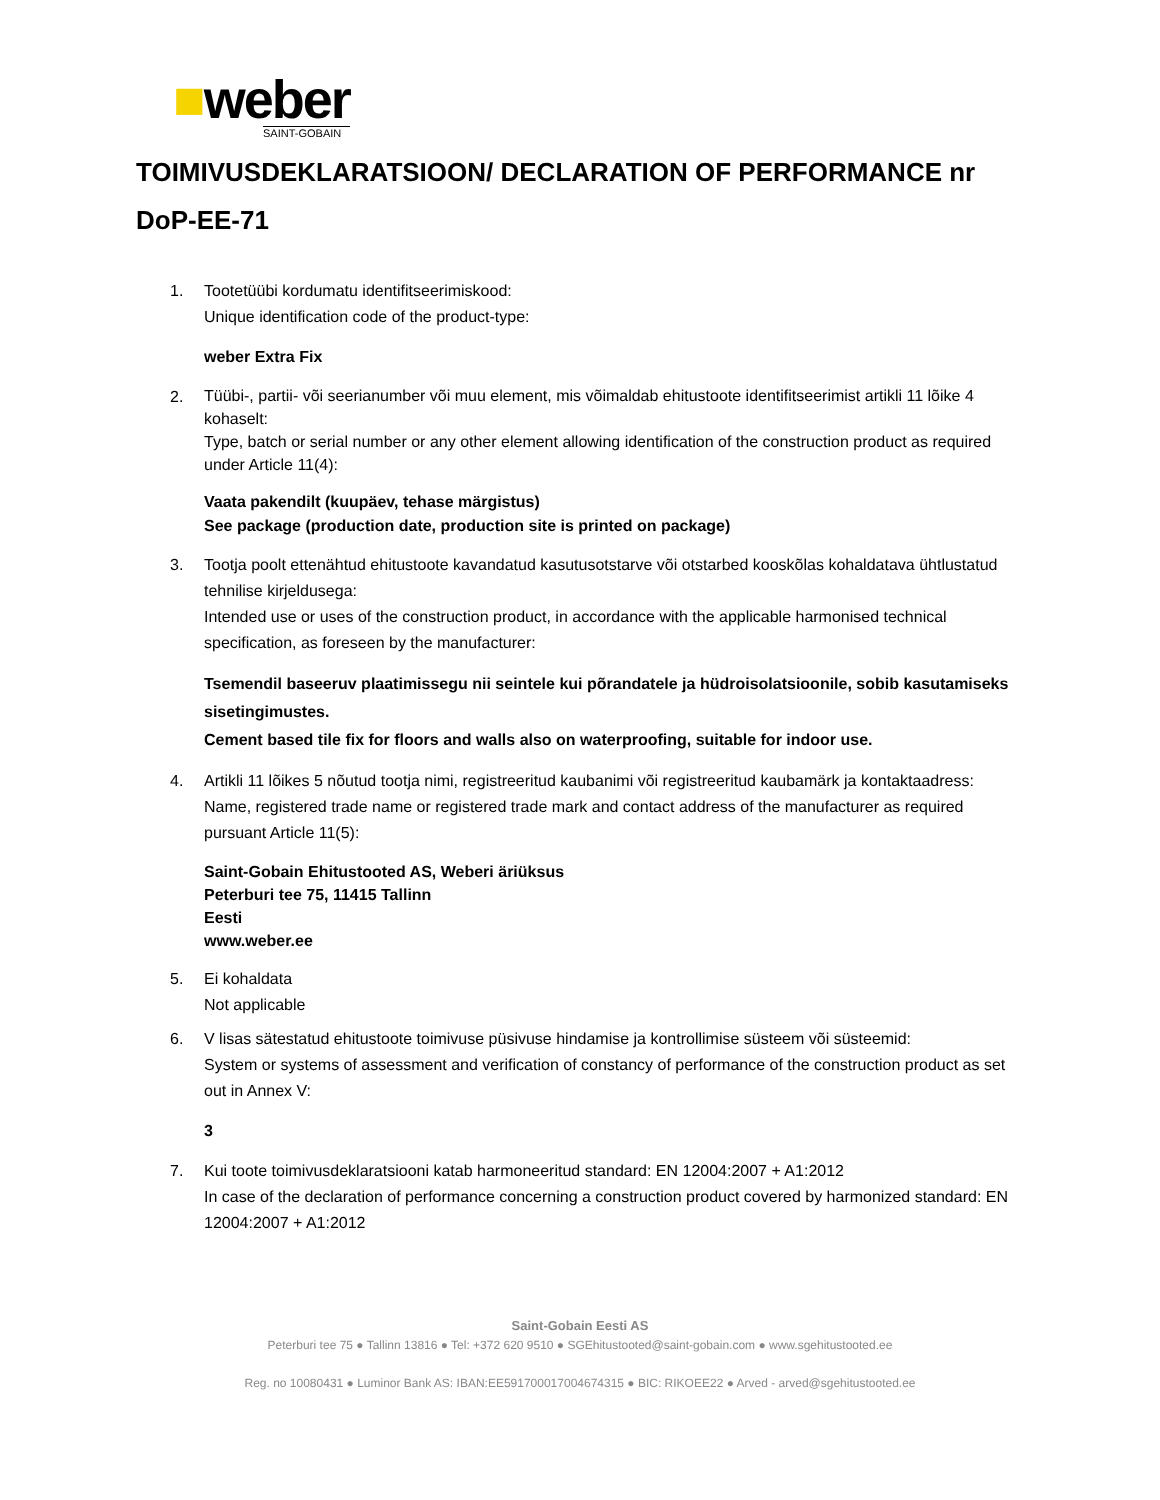■weber
SAINT-GOBAIN
TOIMIVUSDEKLARATSIOON/ DECLARATION OF PERFORMANCE nr DoP-EE-71
1. Tootetüübi kordumatu identifitseerimiskood:
Unique identification code of the product-type:
weber Extra Fix
2.
Tüübi-, partii- või seerianumber või muu element, mis võimaldab ehitustoote identifitseerimist artikli 11 lõike 4 kohaselt:
Type, batch or serial number or any other element allowing identification of the construction product as required under Article 11(4):
Vaata pakendilt (kuupäev, tehase märgistus)
See package (production date, production site is printed on package)
3. Tootja poolt ettenähtud ehitustoote kavandatud kasutusotstarve või otstarbed kooskõlas kohaldatava ühtlustatud tehnilise kirjeldusega:
Intended use or uses of the construction product, in accordance with the applicable harmonised technical specification, as foreseen by the manufacturer:
Tsemendil baseeruv plaatimissegu nii seintele kui põrandatele ja hüdroisolatsioonile, sobib kasutamiseks sisetingimustes.
Cement based tile fix for floors and walls also on waterproofing, suitable for indoor use.
4. Artikli 11 lõikes 5 nõutud tootja nimi, registreeritud kaubanimi või registreeritud kaubamärk ja kontaktaadress:
Name, registered trade name or registered trade mark and contact address of the manufacturer as required pursuant Article 11(5):
Saint-Gobain Ehitustooted AS, Weberi äriüksus
Peterburi tee 75, 11415 Tallinn
Eesti
www.weber.ee
5. Ei kohaldata
Not applicable
6. V lisas sätestatud ehitustoote toimivuse püsivuse hindamise ja kontrollimise süsteem või süsteemid:
System or systems of assessment and verification of constancy of performance of the construction product as set out in Annex V:
3
7. Kui toote toimivusdeklaratsiooni katab harmoneeritud standard: EN 12004:2007 + A1:2012
In case of the declaration of performance concerning a construction product covered by harmonized standard: EN 12004:2007 + A1:2012
Saint-Gobain Eesti AS
Peterburi tee 75 ● Tallinn 13816 ● Tel: +372 620 9510 ● SGEhitustooted@saint-gobain.com ● www.sgehitustooted.ee
Reg. no 10080431 ● Luminor Bank AS: IBAN:EE591700017004674315 ● BIC: RIKOEE22 ● Arved - arved@sgehitustooted.ee